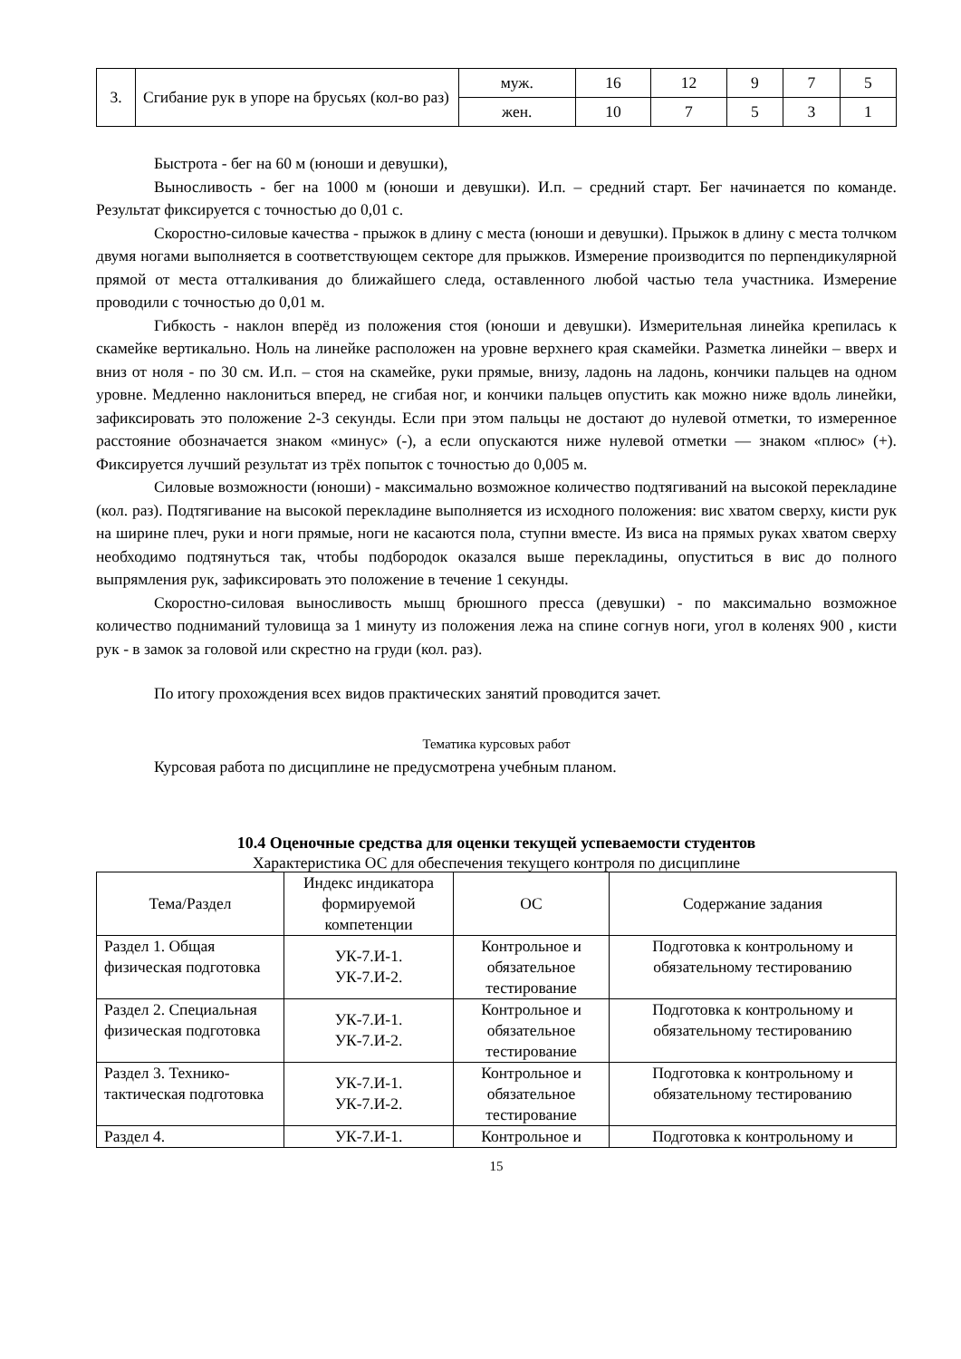| 3. | Сгибание рук в упоре на брусьях (кол-во раз) | муж. | 16 | 12 | 9 | 7 | 5 |
| | | жен. | 10 | 7 | 5 | 3 | 1 |
Быстрота - бег на 60 м (юноши и девушки),
Выносливость - бег на 1000 м (юноши и девушки). И.п. – средний старт. Бег начинается по команде. Результат фиксируется с точностью до 0,01 с.
Скоростно-силовые качества - прыжок в длину с места (юноши и девушки). Прыжок в длину с места толчком двумя ногами выполняется в соответствующем секторе для прыжков. Измерение производится по перпендикулярной прямой от места отталкивания до ближайшего следа, оставленного любой частью тела участника. Измерение проводили с точностью до 0,01 м.
Гибкость - наклон вперёд из положения стоя (юноши и девушки). Измерительная линейка крепилась к скамейке вертикально. Ноль на линейке расположен на уровне верхнего края скамейки. Разметка линейки – вверх и вниз от ноля - по 30 см. И.п. – стоя на скамейке, руки прямые, внизу, ладонь на ладонь, кончики пальцев на одном уровне. Медленно наклониться вперед, не сгибая ног, и кончики пальцев опустить как можно ниже вдоль линейки, зафиксировать это положение 2-3 секунды. Если при этом пальцы не достают до нулевой отметки, то измеренное расстояние обозначается знаком «минус» (-), а если опускаются ниже нулевой отметки — знаком «плюс» (+). Фиксируется лучший результат из трёх попыток с точностью до 0,005 м.
Силовые возможности (юноши) - максимально возможное количество подтягиваний на высокой перекладине (кол. раз). Подтягивание на высокой перекладине выполняется из исходного положения: вис хватом сверху, кисти рук на ширине плеч, руки и ноги прямые, ноги не касаются пола, ступни вместе. Из виса на прямых руках хватом сверху необходимо подтянуться так, чтобы подбородок оказался выше перекладины, опуститься в вис до полного выпрямления рук, зафиксировать это положение в течение 1 секунды.
Скоростно-силовая выносливость мышц брюшного пресса (девушки) - по максимально возможное количество подниманий туловища за 1 минуту из положения лежа на спине согнув ноги, угол в коленях 900 , кисти рук - в замок за головой или скрестно на груди (кол. раз).
По итогу прохождения всех видов практических занятий проводится зачет.
Тематика курсовых работ
Курсовая работа по дисциплине не предусмотрена учебным планом.
10.4 Оценочные средства для оценки текущей успеваемости студентов
Характеристика ОС для обеспечения текущего контроля по дисциплине
| Тема/Раздел | Индекс индикатора формируемой компетенции | ОС | Содержание задания |
| --- | --- | --- | --- |
| Раздел 1. Общая физическая подготовка | УК-7.И-1. УК-7.И-2. | Контрольное и обязательное тестирование | Подготовка к контрольному и обязательному тестированию |
| Раздел 2. Специальная физическая подготовка | УК-7.И-1. УК-7.И-2. | Контрольное и обязательное тестирование | Подготовка к контрольному и обязательному тестированию |
| Раздел 3. Технико-тактическая подготовка | УК-7.И-1. УК-7.И-2. | Контрольное и обязательное тестирование | Подготовка к контрольному и обязательному тестированию |
| Раздел 4. | УК-7.И-1. | Контрольное и | Подготовка к контрольному и |
15